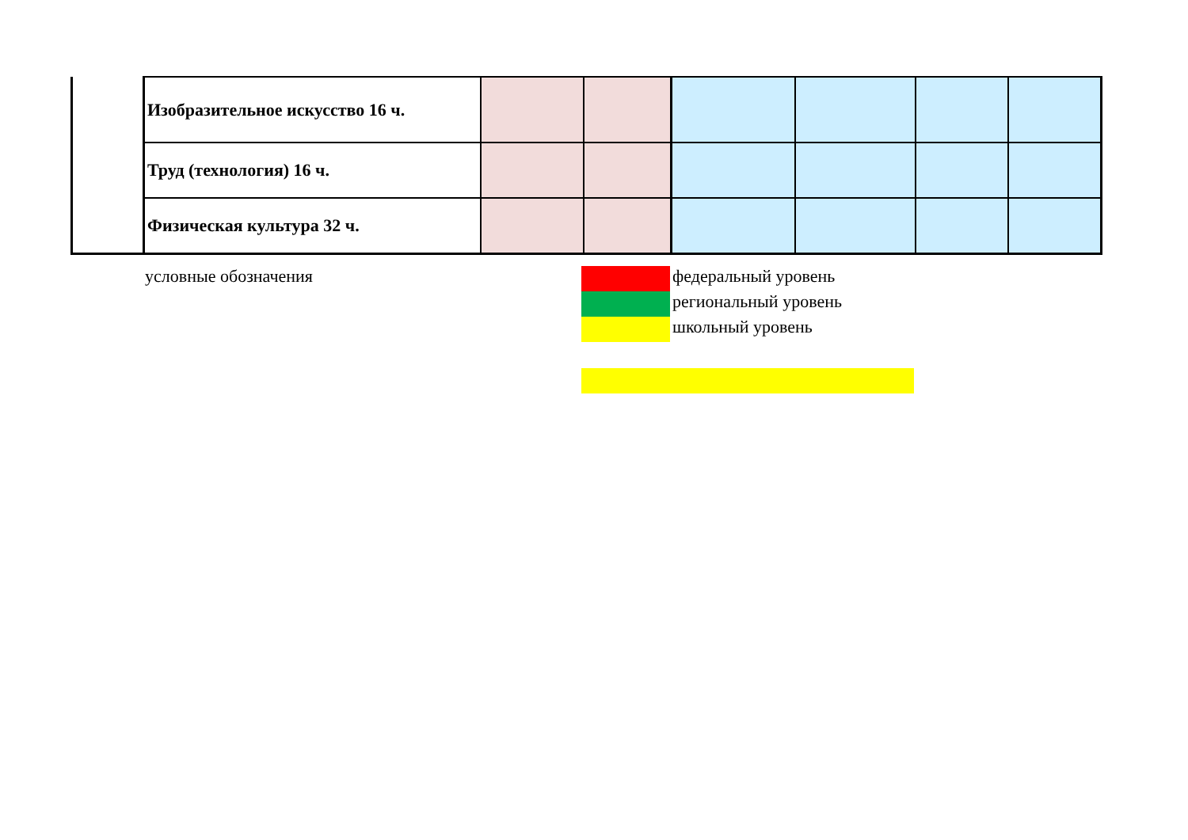| | Изобразительное искусство 16 ч. | | | | | | |
| | Труд (технология) 16 ч. | | | | | | |
| | Физическая культура 32 ч. | | | | | | |
условные обозначения федеральный уровень
региональный уровень
школьный уровень